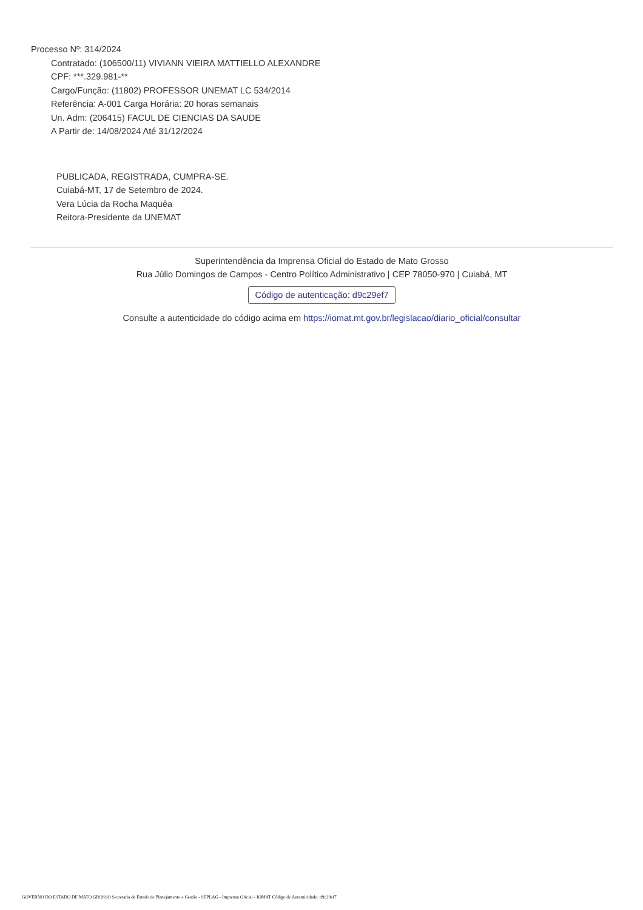Processo Nº: 314/2024
Contratado: (106500/11) VIVIANN VIEIRA MATTIELLO ALEXANDRE
CPF: ***.329.981-**
Cargo/Função: (11802) PROFESSOR UNEMAT LC 534/2014
Referência: A-001 Carga Horária: 20 horas semanais
Un. Adm: (206415) FACUL DE CIENCIAS DA SAUDE
A Partir de: 14/08/2024 Até 31/12/2024
PUBLICADA, REGISTRADA, CUMPRA-SE.
Cuiabá-MT, 17 de Setembro de 2024.
Vera Lúcia da Rocha Maquêa
Reitora-Presidente da UNEMAT
Superintendência da Imprensa Oficial do Estado de Mato Grosso
Rua Júlio Domingos de Campos - Centro Político Administrativo | CEP 78050-970 | Cuiabá, MT
Código de autenticação: d9c29ef7
Consulte a autenticidade do código acima em https://iomat.mt.gov.br/legislacao/diario_oficial/consultar
GOVERNO DO ESTADO DE MATO GROSSO Secretaria de Estado de Planejamento e Gestão - SEPLAG - Imprensa Oficial - IOMAT Código de Autenticidade: d9c29ef7